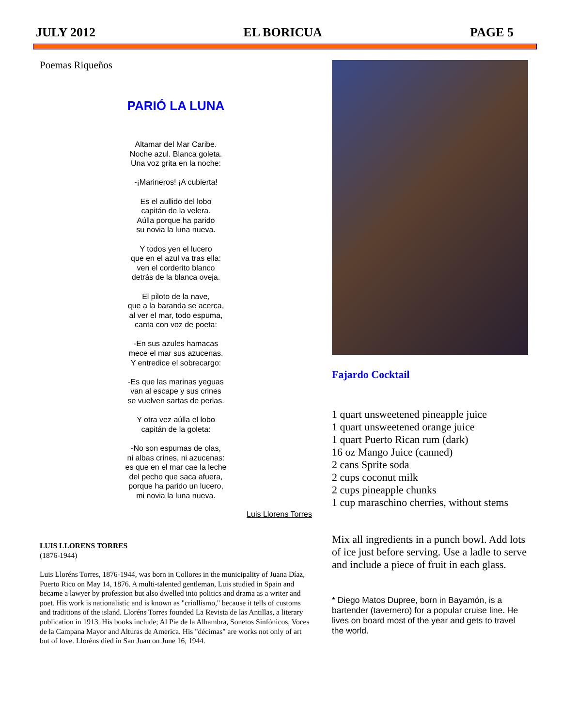JULY 2012 EL BORICUA PAGE 5
Poemas Riqueños
PARIÓ LA LUNA
Altamar del Mar Caribe.
Noche azul. Blanca goleta.
Una voz grita en la noche:
-¡Marineros! ¡A cubierta!
Es el aullido del lobo
capitán de la velera.
Aúlla porque ha parido
su novia la luna nueva.
Y todos yen el lucero
que en el azul va tras ella:
ven el corderito blanco
detrás de la blanca oveja.
El piloto de la nave,
que a la baranda se acerca,
al ver el mar, todo espuma,
canta con voz de poeta:
-En sus azules hamacas
mece el mar sus azucenas.
Y entredice el sobrecargo:
-Es que las marinas yeguas
van al escape y sus crines
se vuelven sartas de perlas.
Y otra vez aúlla el lobo
capitán de la goleta:
-No son espumas de olas,
ni albas crines, ni azucenas:
es que en el mar cae la leche
del pecho que saca afuera,
porque ha parido un lucero,
mi novia la luna nueva.
Luis Llorens Torres
LUIS LLORENS TORRES
(1876-1944)
Luis Lloréns Torres, 1876-1944, was born in Collores in the municipality of Juana Díaz, Puerto Rico on May 14, 1876. A multi-talented gentleman, Luis studied in Spain and became a lawyer by profession but also dwelled into politics and drama as a writer and poet. His work is nationalistic and is known as "criollismo," because it tells of customs and traditions of the island. Lloréns Torres founded La Revista de las Antillas, a literary publication in 1913. His books include; Al Pie de la Alhambra, Sonetos Sinfónicos, Voces de la Campana Mayor and Alturas de America. His "décimas" are works not only of art but of love. Lloréns died in San Juan on June 16, 1944.
Fajardo Cocktail
1 quart unsweetened pineapple juice
1 quart unsweetened orange juice
1 quart Puerto Rican rum (dark)
16 oz Mango Juice (canned)
2 cans Sprite soda
2 cups coconut milk
2 cups pineapple chunks
1 cup maraschino cherries, without stems
Mix all ingredients in a punch bowl. Add lots of ice just before serving. Use a ladle to serve and include a piece of fruit in each glass.
* Diego Matos Dupree, born in Bayamón, is a bartender (tavernero) for a popular cruise line. He lives on board most of the year and gets to travel the world.